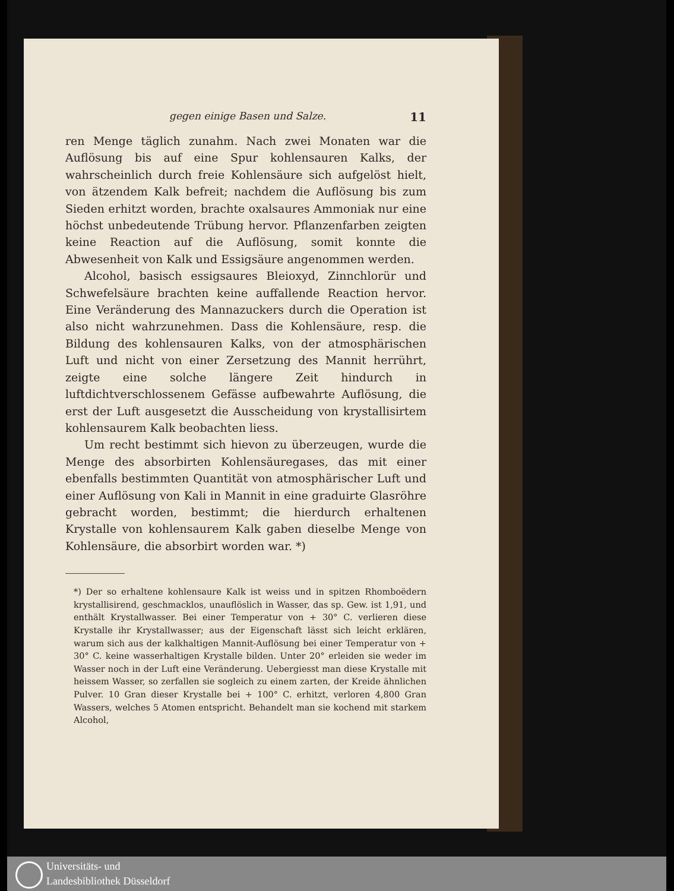gegen einige Basen und Salze. 11
ren Menge täglich zunahm. Nach zwei Monaten war die Auflösung bis auf eine Spur kohlensauren Kalks, der wahrscheinlich durch freie Kohlensäure sich aufgelöst hielt, von ätzendem Kalk befreit; nachdem die Auflösung bis zum Sieden erhitzt worden, brachte oxalsaures Ammoniak nur eine höchst unbedeutende Trübung hervor. Pflanzenfarben zeigten keine Reaction auf die Auflösung, somit konnte die Abwesenheit von Kalk und Essigsäure angenommen werden.
Alcohol, basisch essigsaures Bleioxyd, Zinnchlorür und Schwefelsäure brachten keine auffallende Reaction hervor. Eine Veränderung des Mannazuckers durch die Operation ist also nicht wahrzunehmen. Dass die Kohlensäure, resp. die Bildung des kohlensauren Kalks, von der atmosphärischen Luft und nicht von einer Zersetzung des Mannit herrührt, zeigte eine solche längere Zeit hindurch in luftdichtverschlossenem Gefässe aufbewahrte Auflösung, die erst der Luft ausgesetzt die Ausscheidung von krystallisirtem kohlensaurem Kalk beobachten liess.
Um recht bestimmt sich hievon zu überzeugen, wurde die Menge des absorbirten Kohlensäuregases, das mit einer ebenfalls bestimmten Quantität von atmosphärischer Luft und einer Auflösung von Kali in Mannit in eine graduirte Glasröhre gebracht worden, bestimmt; die hierdurch erhaltenen Krystalle von kohlensaurem Kalk gaben dieselbe Menge von Kohlensäure, die absorbirt worden war. *)
*) Der so erhaltene kohlensaure Kalk ist weiss und in spitzen Rhomboëdern krystallisirend, geschmacklos, unauflöslich in Wasser, das sp. Gew. ist 1,91, und enthält Krystallwasser. Bei einer Temperatur von + 30° C. verlieren diese Krystalle ihr Krystallwasser; aus der Eigenschaft lässt sich leicht erklären, warum sich aus der kalkhaltigen Mannit-Auflösung bei einer Temperatur von + 30° C. keine wasserhaltigen Krystalle bilden. Unter 20° erleiden sie weder im Wasser noch in der Luft eine Veränderung. Uebergiesst man diese Krystalle mit heissem Wasser, so zerfallen sie sogleich zu einem zarten, der Kreide ähnlichen Pulver. 10 Gran dieser Krystalle bei + 100° C. erhitzt, verloren 4,800 Gran Wassers, welches 5 Atomen entspricht. Behandelt man sie kochend mit starkem Alcohol,
Universitäts- und
Landesbibliothek Düsseldorf